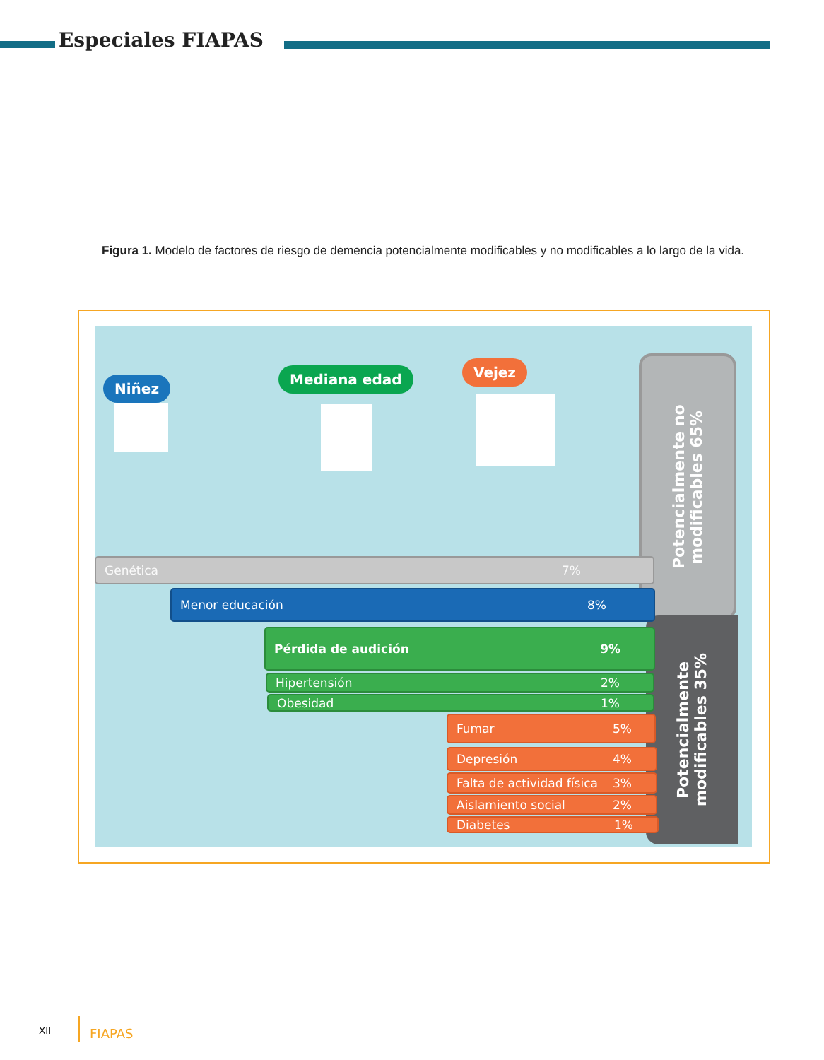Especiales FIAPAS
Figura 1. Modelo de factores de riesgo de demencia potencialmente modificables y no modificables a lo largo de la vida.
Niñez
Mediana edad Vejez
Potencialmente no modificables 65%
Potencialmente modificables 35%
Genética 7%
Menor educación 8%
Pérdida de audición 9%
Hipertensión 2%
Obesidad 1%
Fumar 5%
Depresión 4%
Falta de actividad física 3%
Aislamiento social 2%
Diabetes 1%
XII FIAPAS